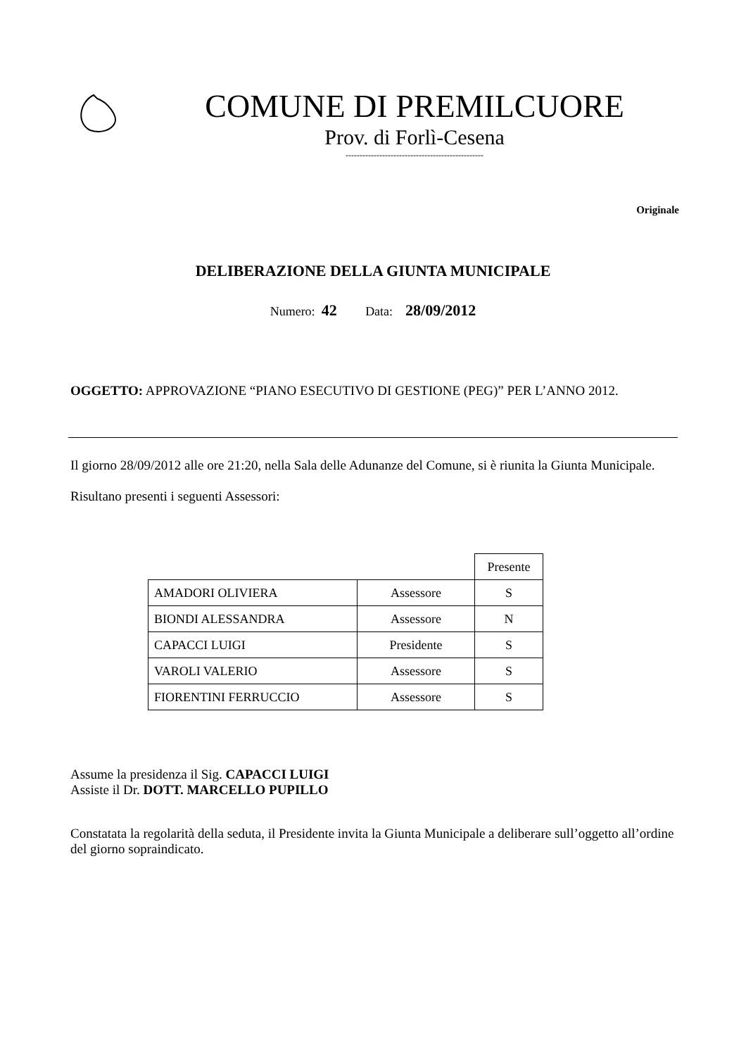COMUNE DI PREMILCUORE
Prov. di Forlì-Cesena
-------------------------------------------------
Originale
DELIBERAZIONE DELLA GIUNTA MUNICIPALE
Numero: 42 Data: 28/09/2012
OGGETTO: APPROVAZIONE “PIANO ESECUTIVO DI GESTIONE (PEG)” PER L’ANNO 2012.
Il giorno 28/09/2012 alle ore 21:20, nella Sala delle Adunanze del Comune, si è riunita la Giunta Municipale.
Risultano presenti i seguenti Assessori:
| | | Presente |
| AMADORI OLIVIERA | Assessore | S |
| BIONDI ALESSANDRA | Assessore | N |
| CAPACCI LUIGI | Presidente | S |
| VAROLI VALERIO | Assessore | S |
| FIORENTINI FERRUCCIO | Assessore | S |
Assume la presidenza il Sig. CAPACCI LUIGI
Assiste il Dr. DOTT. MARCELLO PUPILLO
Constatata la regolarità della seduta, il Presidente invita la Giunta Municipale a deliberare sull’oggetto all’ordine del giorno sopraindicato.